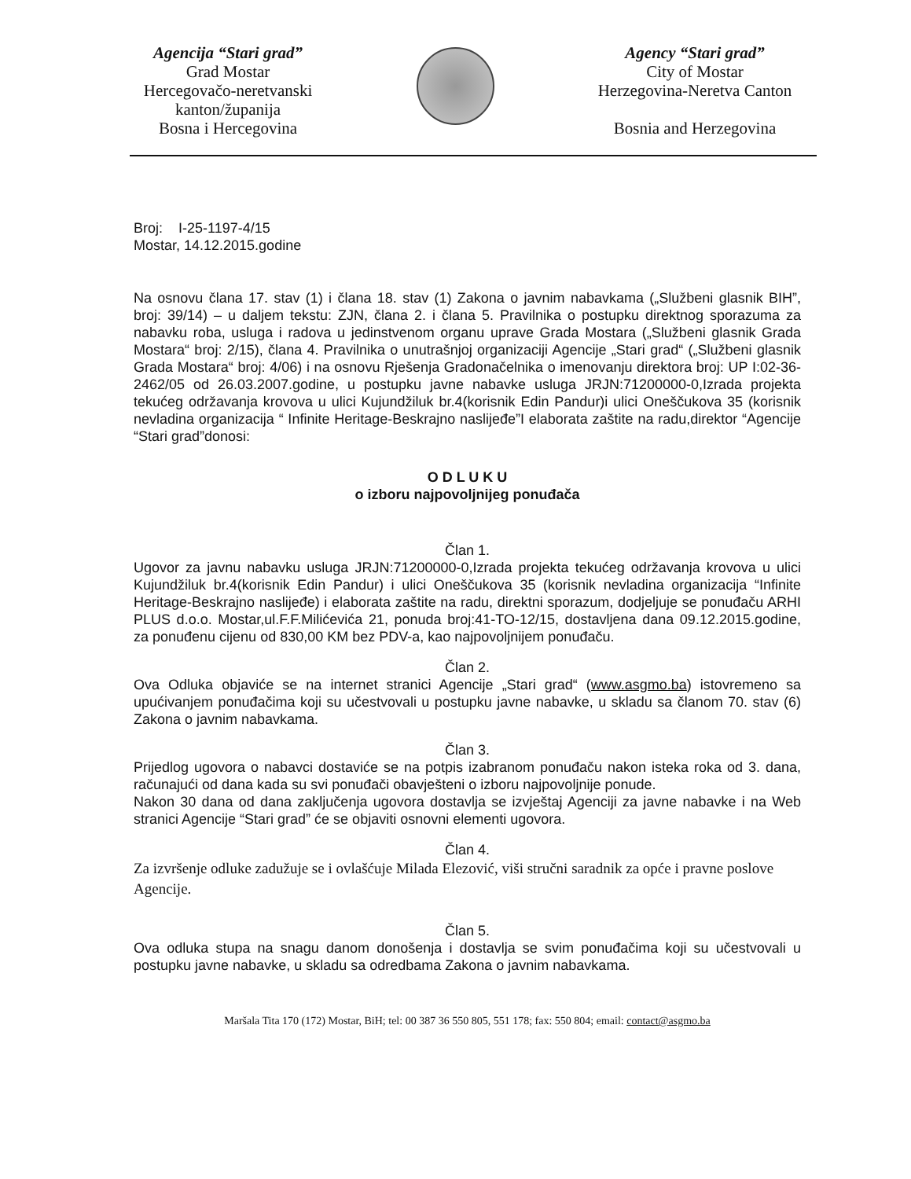Agencija “Stari grad”
Grad Mostar
Hercegovačo-neretvanski kanton/županija
Bosna i Hercegovina
Agency “Stari grad”
City of Mostar
Herzegovina-Neretva Canton
Bosnia and Herzegovina
Broj: I-25-1197-4/15
Mostar, 14.12.2015.godine
Na osnovu člana 17. stav (1) i člana 18. stav (1) Zakona o javnim nabavkama („Službeni glasnik BIH”, broj: 39/14) – u daljem tekstu: ZJN, člana 2. i člana 5. Pravilnika o postupku direktnog sporazuma za nabavku roba, usluga i radova u jedinstvenom organu uprave Grada Mostara („Službeni glasnik Grada Mostara“ broj: 2/15), člana 4. Pravilnika o unutrašnjoj organizaciji Agencije „Stari grad“ („Službeni glasnik Grada Mostara“ broj: 4/06) i na osnovu Rješenja Gradonačelnika o imenovanju direktora broj: UP I:02-36-2462/05 od 26.03.2007.godine, u postupku javne nabavke usluga JRJN:71200000-0,Izrada projekta tekućeg održavanja krovova u ulici Kujundžiluk br.4(korisnik Edin Pandur)i ulici Oneščukova 35 (korisnik nevladina organizacija “ Infinite Heritage-Beskrajno naslijeđe”I elaborata zaštite na radu,direktor “Agencije “Stari grad”donosi:
O D L U K U
o izboru najpovoljnijeg ponuđača
Član 1.
Ugovor za javnu nabavku usluga JRJN:71200000-0,Izrada projekta tekućeg održavanja krovova u ulici Kujundžiluk br.4(korisnik Edin Pandur) i ulici Oneščukova 35 (korisnik nevladina organizacija “Infinite Heritage-Beskrajno naslijeđe) i elaborata zaštite na radu, direktni sporazum, dodjeljuje se ponuđaču ARHI PLUS d.o.o. Mostar,ul.F.F.Milićevića 21, ponuda broj:41-TO-12/15, dostavljena dana 09.12.2015.godine, za ponuđenu cijenu od 830,00 KM bez PDV-a, kao najpovoljnijem ponuđaču.
Član 2.
Ova Odluka objaviće se na internet stranici Agencije „Stari grad“ (www.asgmo.ba) istovremeno sa upućivanjem ponuđačima koji su učestvovali u postupku javne nabavke, u skladu sa članom 70. stav (6) Zakona o javnim nabavkama.
Član 3.
Prijedlog ugovora o nabavci dostaviće se na potpis izabranom ponuđaču nakon isteka roka od 3. dana, računajući od dana kada su svi ponuđači obavješteni o izboru najpovoljnije ponude.
Nakon 30 dana od dana zaključenja ugovora dostavlja se izvještaj Agenciji za javne nabavke i na Web stranici Agencije “Stari grad” će se objaviti osnovni elementi ugovora.
Član 4.
Za izvršenje odluke zadužuje se i ovlašćuje Milada Elezović, viši stručni saradnik za opće i pravne poslove Agencije.
Član 5.
Ova odluka stupa na snagu danom donošenja i dostavlja se svim ponuđačima koji su učestvovali u postupku javne nabavke, u skladu sa odredbama Zakona o javnim nabavkama.
Maršala Tita 170 (172) Mostar, BiH; tel: 00 387 36 550 805, 551 178; fax: 550 804; email: contact@asgmo.ba